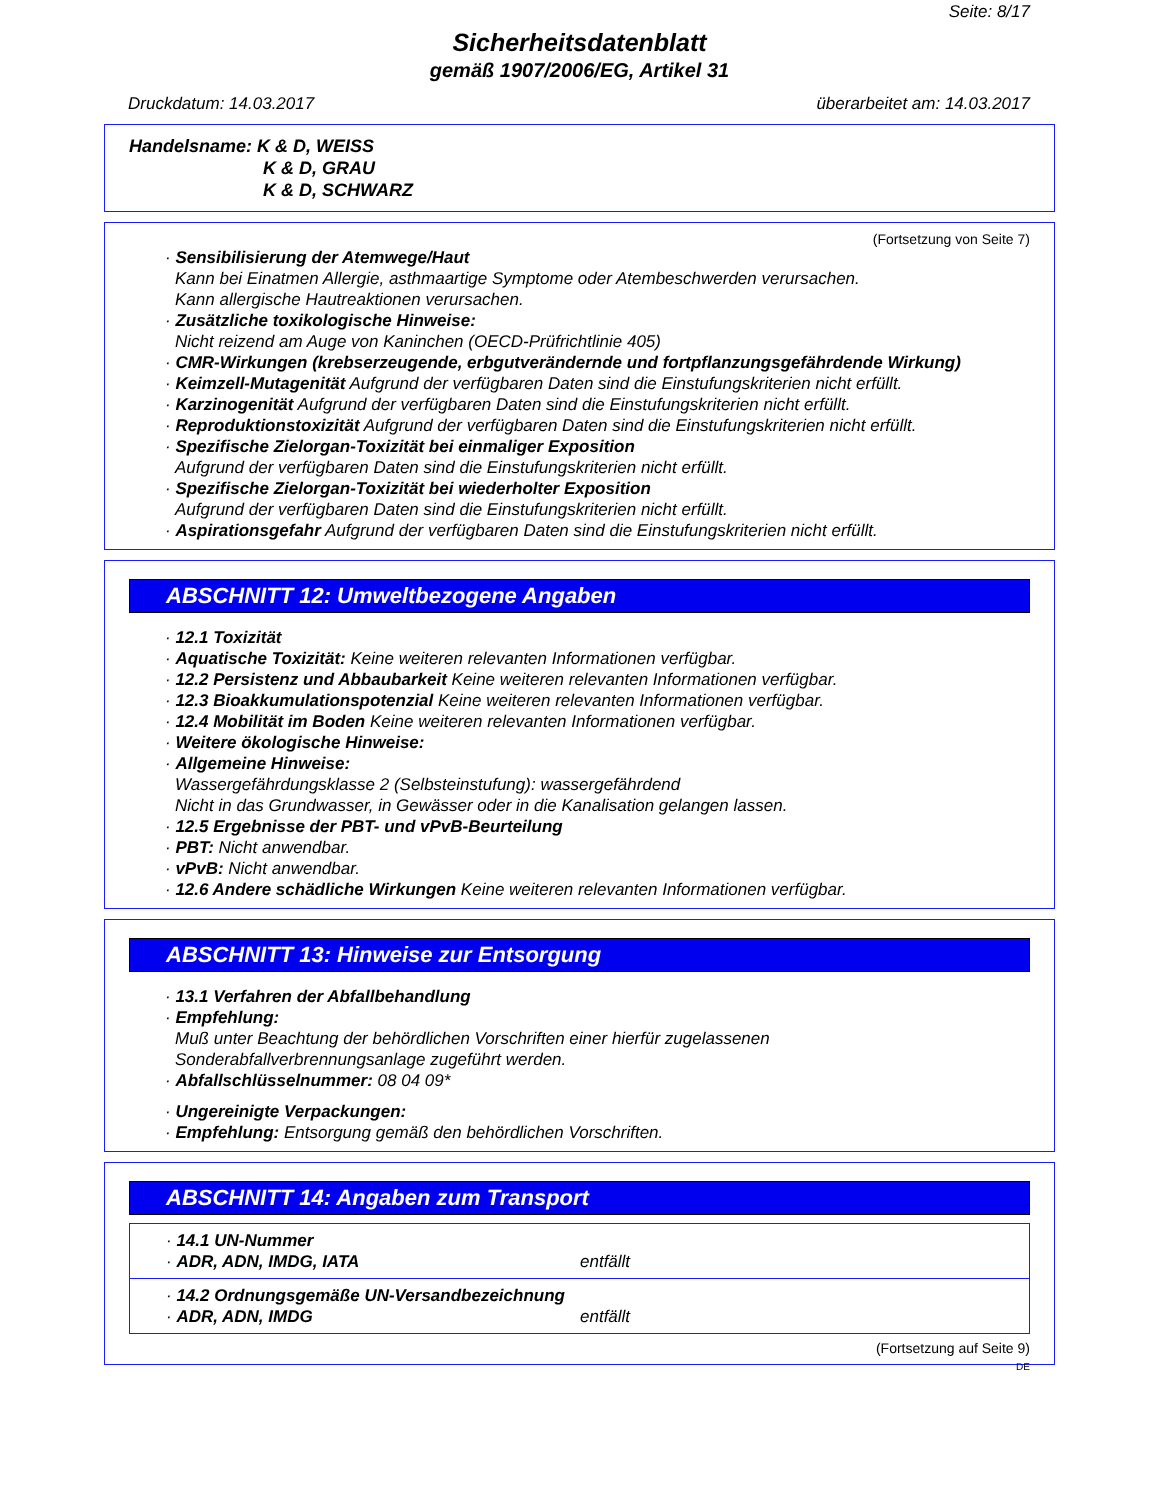Seite: 8/17
Sicherheitsdatenblatt
gemäß 1907/2006/EG, Artikel 31
Druckdatum: 14.03.2017 überarbeitet am: 14.03.2017
Handelsname: K & D, WEISS
K & D, GRAU
K & D, SCHWARZ
(Fortsetzung von Seite 7)
· Sensibilisierung der Atemwege/Haut
Kann bei Einatmen Allergie, asthmaartige Symptome oder Atembeschwerden verursachen.
Kann allergische Hautreaktionen verursachen.
· Zusätzliche toxikologische Hinweise:
Nicht reizend am Auge von Kaninchen (OECD-Prüfrichtlinie 405)
· CMR-Wirkungen (krebserzeugende, erbgutverändernde und fortpflanzungsgefährdende Wirkung)
· Keimzell-Mutagenität Aufgrund der verfügbaren Daten sind die Einstufungskriterien nicht erfüllt.
· Karzinogenität Aufgrund der verfügbaren Daten sind die Einstufungskriterien nicht erfüllt.
· Reproduktionstoxizität Aufgrund der verfügbaren Daten sind die Einstufungskriterien nicht erfüllt.
· Spezifische Zielorgan-Toxizität bei einmaliger Exposition
Aufgrund der verfügbaren Daten sind die Einstufungskriterien nicht erfüllt.
· Spezifische Zielorgan-Toxizität bei wiederholter Exposition
Aufgrund der verfügbaren Daten sind die Einstufungskriterien nicht erfüllt.
· Aspirationsgefahr Aufgrund der verfügbaren Daten sind die Einstufungskriterien nicht erfüllt.
ABSCHNITT 12: Umweltbezogene Angaben
· 12.1 Toxizität
· Aquatische Toxizität: Keine weiteren relevanten Informationen verfügbar.
· 12.2 Persistenz und Abbaubarkeit Keine weiteren relevanten Informationen verfügbar.
· 12.3 Bioakkumulationspotenzial Keine weiteren relevanten Informationen verfügbar.
· 12.4 Mobilität im Boden Keine weiteren relevanten Informationen verfügbar.
· Weitere ökologische Hinweise:
· Allgemeine Hinweise:
Wassergefährdungsklasse 2 (Selbsteinstufung): wassergefährdend
Nicht in das Grundwasser, in Gewässer oder in die Kanalisation gelangen lassen.
· 12.5 Ergebnisse der PBT- und vPvB-Beurteilung
· PBT: Nicht anwendbar.
· vPvB: Nicht anwendbar.
· 12.6 Andere schädliche Wirkungen Keine weiteren relevanten Informationen verfügbar.
ABSCHNITT 13: Hinweise zur Entsorgung
· 13.1 Verfahren der Abfallbehandlung
· Empfehlung:
Muß unter Beachtung der behördlichen Vorschriften einer hierfür zugelassenen
Sonderabfallverbrennungsanlage zugeführt werden.
· Abfallschlüsselnummer: 08 04 09*
· Ungereinigte Verpackungen:
· Empfehlung: Entsorgung gemäß den behördlichen Vorschriften.
ABSCHNITT 14: Angaben zum Transport
· 14.1 UN-Nummer
· ADR, ADN, IMDG, IATA entfällt
· 14.2 Ordnungsgemäße UN-Versandbezeichnung
· ADR, ADN, IMDG entfällt
(Fortsetzung auf Seite 9)
DE